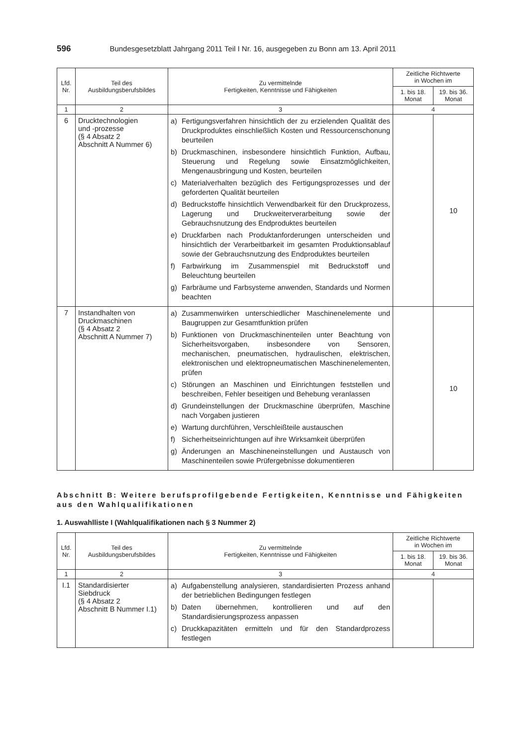596 Bundesgesetzblatt Jahrgang 2011 Teil I Nr. 16, ausgegeben zu Bonn am 13. April 2011
| Lfd. Nr. | Teil des Ausbildungsberufsbildes | Zu vermittelnde Fertigkeiten, Kenntnisse und Fähigkeiten | Zeitliche Richtwerte in Wochen im | |
| --- | --- | --- | --- | --- |
| | | | 1. bis 18. Monat | 19. bis 36. Monat |
| 1 | 2 | 3 | 4 | |
| 6 | Drucktechnologien und -prozesse (§ 4 Absatz 2 Abschnitt A Nummer 6) | a) Fertigungsverfahren hinsichtlich der zu erzielenden Qualität des Druckproduktes einschließlich Kosten und Ressourcenschonung beurteilen b) Druckmaschinen, insbesondere hinsichtlich Funktion, Aufbau, Steuerung und Regelung sowie Einsatzmöglichkeiten, Mengenausbringung und Kosten, beurteilen c) Materialverhalten bezüglich des Fertigungsprozesses und der geforderten Qualität beurteilen d) Bedruckstoffe hinsichtlich Verwendbarkeit für den Druckprozess, Lagerung und Druckweiterverarbeitung sowie der Gebrauchsnutzung des Endproduktes beurteilen e) Druckfarben nach Produktanforderungen unterscheiden und hinsichtlich der Verarbeitbarkeit im gesamten Produktionsablauf sowie der Gebrauchsnutzung des Endproduktes beurteilen f) Farbwirkung im Zusammenspiel mit Bedruckstoff und Beleuchtung beurteilen g) Farbräume und Farbsysteme anwenden, Standards und Normen beachten | | 10 |
| 7 | Instandhalten von Druckmaschinen (§ 4 Absatz 2 Abschnitt A Nummer 7) | a) Zusammenwirken unterschiedlicher Maschinenelemente und Baugruppen zur Gesamtfunktion prüfen b) Funktionen von Druckmaschinenteilen unter Beachtung von Sicherheitsvorgaben, insbesondere von Sensoren, mechanischen, pneumatischen, hydraulischen, elektrischen, elektronischen und elektropneumatischen Maschinenelementen, prüfen c) Störungen an Maschinen und Einrichtungen feststellen und beschreiben, Fehler beseitigen und Behebung veranlassen d) Grundeinstellungen der Druckmaschine überprüfen, Maschine nach Vorgaben justieren e) Wartung durchführen, Verschleißteile austauschen f) Sicherheitseinrichtungen auf ihre Wirksamkeit überprüfen g) Änderungen an Maschineneinstellungen und Austausch von Maschinenteilen sowie Prüfergebnisse dokumentieren | | 10 |
Abschnitt B: Weitere berufsprofilgebende Fertigkeiten, Kenntnisse und Fähigkeiten aus den Wahlqualifikationen
1. Auswahlliste I (Wahlqualifikationen nach § 3 Nummer 2)
| Lfd. Nr. | Teil des Ausbildungsberufsbildes | Zu vermittelnde Fertigkeiten, Kenntnisse und Fähigkeiten | Zeitliche Richtwerte in Wochen im | |
| --- | --- | --- | --- | --- |
| | | | 1. bis 18. Monat | 19. bis 36. Monat |
| 1 | 2 | 3 | 4 | |
| I.1 | Standardisierter Siebdruck (§ 4 Absatz 2 Abschnitt B Nummer I.1) | a) Aufgabenstellung analysieren, standardisierten Prozess anhand der betrieblichen Bedingungen festlegen b) Daten übernehmen, kontrollieren und auf den Standardisierungsprozess anpassen c) Druckkapazitäten ermitteln und für den Standardprozess festlegen | | |